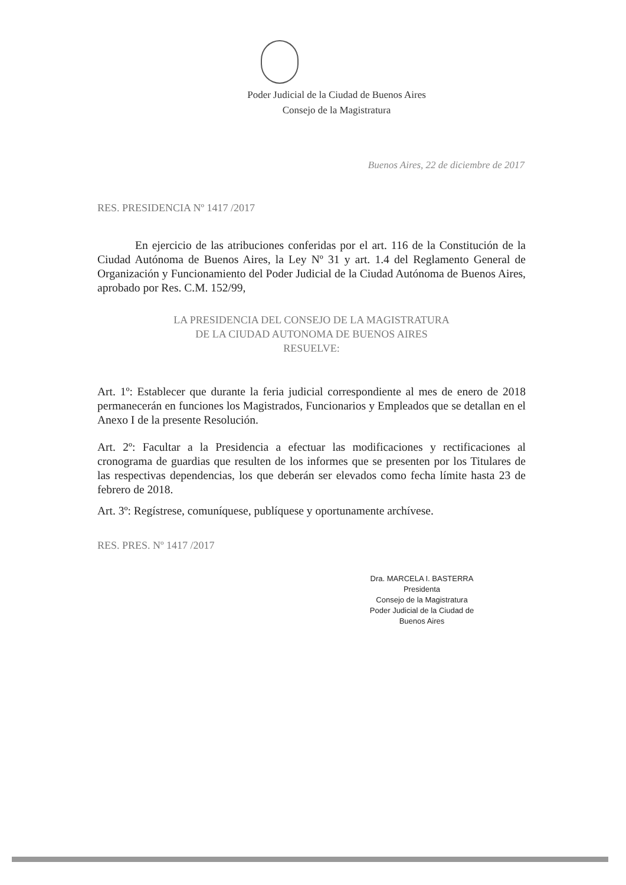Poder Judicial de la Ciudad de Buenos Aires
Consejo de la Magistratura
Buenos Aires, 22 de diciembre de 2017
RES. PRESIDENCIA Nº 1417 /2017
En ejercicio de las atribuciones conferidas por el art. 116 de la Constitución de la Ciudad Autónoma de Buenos Aires, la Ley Nº 31 y art. 1.4 del Reglamento General de Organización y Funcionamiento del Poder Judicial de la Ciudad Autónoma de Buenos Aires, aprobado por Res. C.M. 152/99,
LA PRESIDENCIA DEL CONSEJO DE LA MAGISTRATURA
DE LA CIUDAD AUTONOMA DE BUENOS AIRES
RESUELVE:
Art. 1º: Establecer que durante la feria judicial correspondiente al mes de enero de 2018 permanecerán en funciones los Magistrados, Funcionarios y Empleados que se detallan en el Anexo I de la presente Resolución.
Art. 2º: Facultar a la Presidencia a efectuar las modificaciones y rectificaciones al cronograma de guardias que resulten de los informes que se presenten por los Titulares de las respectivas dependencias, los que deberán ser elevados como fecha límite hasta 23 de febrero de 2018.
Art. 3º: Regístrese, comuníquese, publíquese y oportunamente archívese.
RES. PRES. Nº 1417 /2017
Dra. MARCELA I. BASTERRA
Presidenta
Consejo de la Magistratura
Poder Judicial de la Ciudad de Buenos Aires